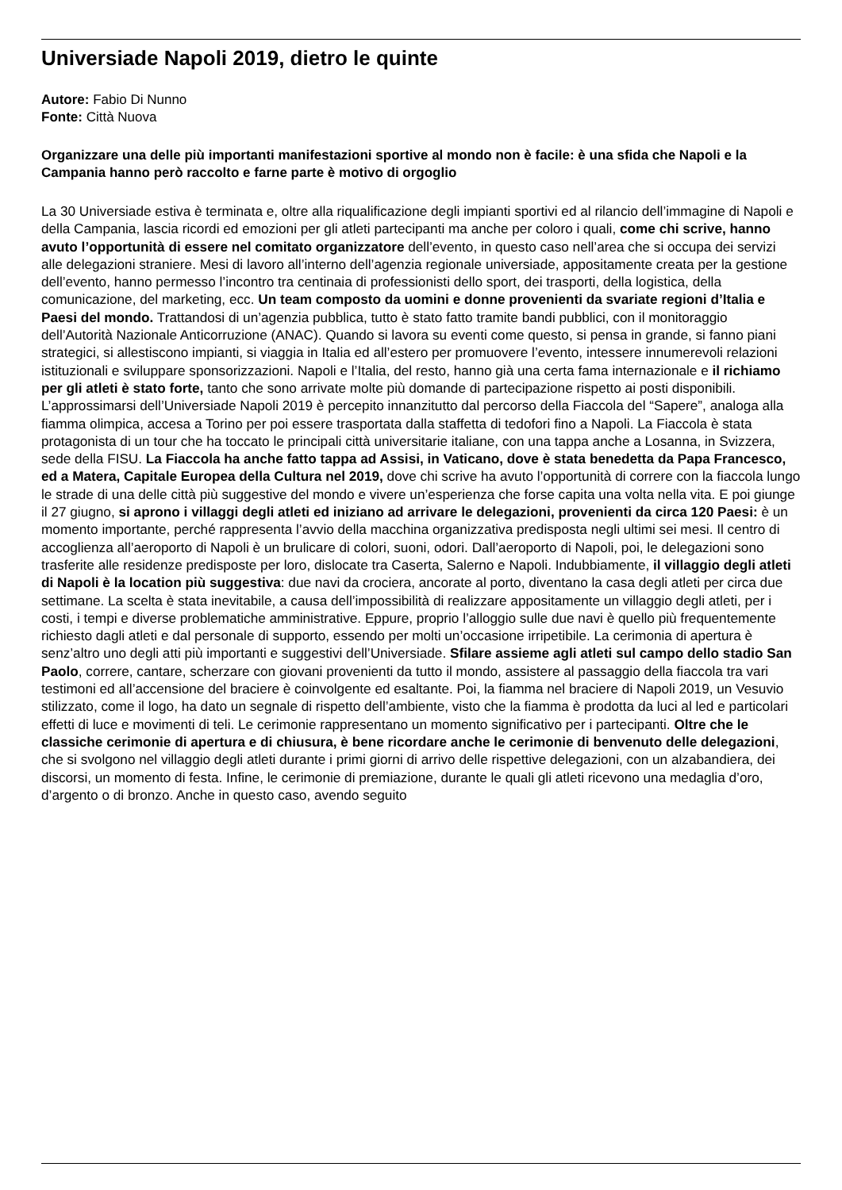Universiade Napoli 2019, dietro le quinte
Autore: Fabio Di Nunno
Fonte: Città Nuova
Organizzare una delle più importanti manifestazioni sportive al mondo non è facile: è una sfida che Napoli e la Campania hanno però raccolto e farne parte è motivo di orgoglio
La 30 Universiade estiva è terminata e, oltre alla riqualificazione degli impianti sportivi ed al rilancio dell’immagine di Napoli e della Campania, lascia ricordi ed emozioni per gli atleti partecipanti ma anche per coloro i quali, come chi scrive, hanno avuto l’opportunità di essere nel comitato organizzatore dell’evento, in questo caso nell’area che si occupa dei servizi alle delegazioni straniere. Mesi di lavoro all’interno dell’agenzia regionale universiade, appositamente creata per la gestione dell’evento, hanno permesso l’incontro tra centinaia di professionisti dello sport, dei trasporti, della logistica, della comunicazione, del marketing, ecc. Un team composto da uomini e donne provenienti da svariate regioni d’Italia e Paesi del mondo. Trattandosi di un’agenzia pubblica, tutto è stato fatto tramite bandi pubblici, con il monitoraggio dell’Autorità Nazionale Anticorruzione (ANAC). Quando si lavora su eventi come questo, si pensa in grande, si fanno piani strategici, si allestiscono impianti, si viaggia in Italia ed all’estero per promuovere l’evento, intessere innumerevoli relazioni istituzionali e sviluppare sponsorizzazioni. Napoli e l’Italia, del resto, hanno già una certa fama internazionale e il richiamo per gli atleti è stato forte, tanto che sono arrivate molte più domande di partecipazione rispetto ai posti disponibili. L’approssimarsi dell’Universiade Napoli 2019 è percepito innanzitutto dal percorso della Fiaccola del “Sapere”, analoga alla fiamma olimpica, accesa a Torino per poi essere trasportata dalla staffetta di tedofori fino a Napoli. La Fiaccola è stata protagonista di un tour che ha toccato le principali città universitarie italiane, con una tappa anche a Losanna, in Svizzera, sede della FISU. La Fiaccola ha anche fatto tappa ad Assisi, in Vaticano, dove è stata benedetta da Papa Francesco, ed a Matera, Capitale Europea della Cultura nel 2019, dove chi scrive ha avuto l’opportunità di correre con la fiaccola lungo le strade di una delle città più suggestive del mondo e vivere un’esperienza che forse capita una volta nella vita. E poi giunge il 27 giugno, si aprono i villaggi degli atleti ed iniziano ad arrivare le delegazioni, provenienti da circa 120 Paesi: è un momento importante, perché rappresenta l’avvio della macchina organizzativa predisposta negli ultimi sei mesi. Il centro di accoglienza all’aeroporto di Napoli è un brulicare di colori, suoni, odori. Dall’aeroporto di Napoli, poi, le delegazioni sono trasferite alle residenze predisposte per loro, dislocate tra Caserta, Salerno e Napoli. Indubbiamente, il villaggio degli atleti di Napoli è la location più suggestiva: due navi da crociera, ancorate al porto, diventano la casa degli atleti per circa due settimane. La scelta è stata inevitabile, a causa dell’impossibilità di realizzare appositamente un villaggio degli atleti, per i costi, i tempi e diverse problematiche amministrative. Eppure, proprio l’alloggio sulle due navi è quello più frequentemente richiesto dagli atleti e dal personale di supporto, essendo per molti un’occasione irripetibile. La cerimonia di apertura è senz’altro uno degli atti più importanti e suggestivi dell’Universiade. Sfilare assieme agli atleti sul campo dello stadio San Paolo, correre, cantare, scherzare con giovani provenienti da tutto il mondo, assistere al passaggio della fiaccola tra vari testimoni ed all’accensione del braciere è coinvolgente ed esaltante. Poi, la fiamma nel braciere di Napoli 2019, un Vesuvio stilizzato, come il logo, ha dato un segnale di rispetto dell’ambiente, visto che la fiamma è prodotta da luci al led e particolari effetti di luce e movimenti di teli. Le cerimonie rappresentano un momento significativo per i partecipanti. Oltre che le classiche cerimonie di apertura e di chiusura, è bene ricordare anche le cerimonie di benvenuto delle delegazioni, che si svolgono nel villaggio degli atleti durante i primi giorni di arrivo delle rispettive delegazioni, con un alzabandiera, dei discorsi, un momento di festa. Infine, le cerimonie di premiazione, durante le quali gli atleti ricevono una medaglia d’oro, d’argento o di bronzo. Anche in questo caso, avendo seguito